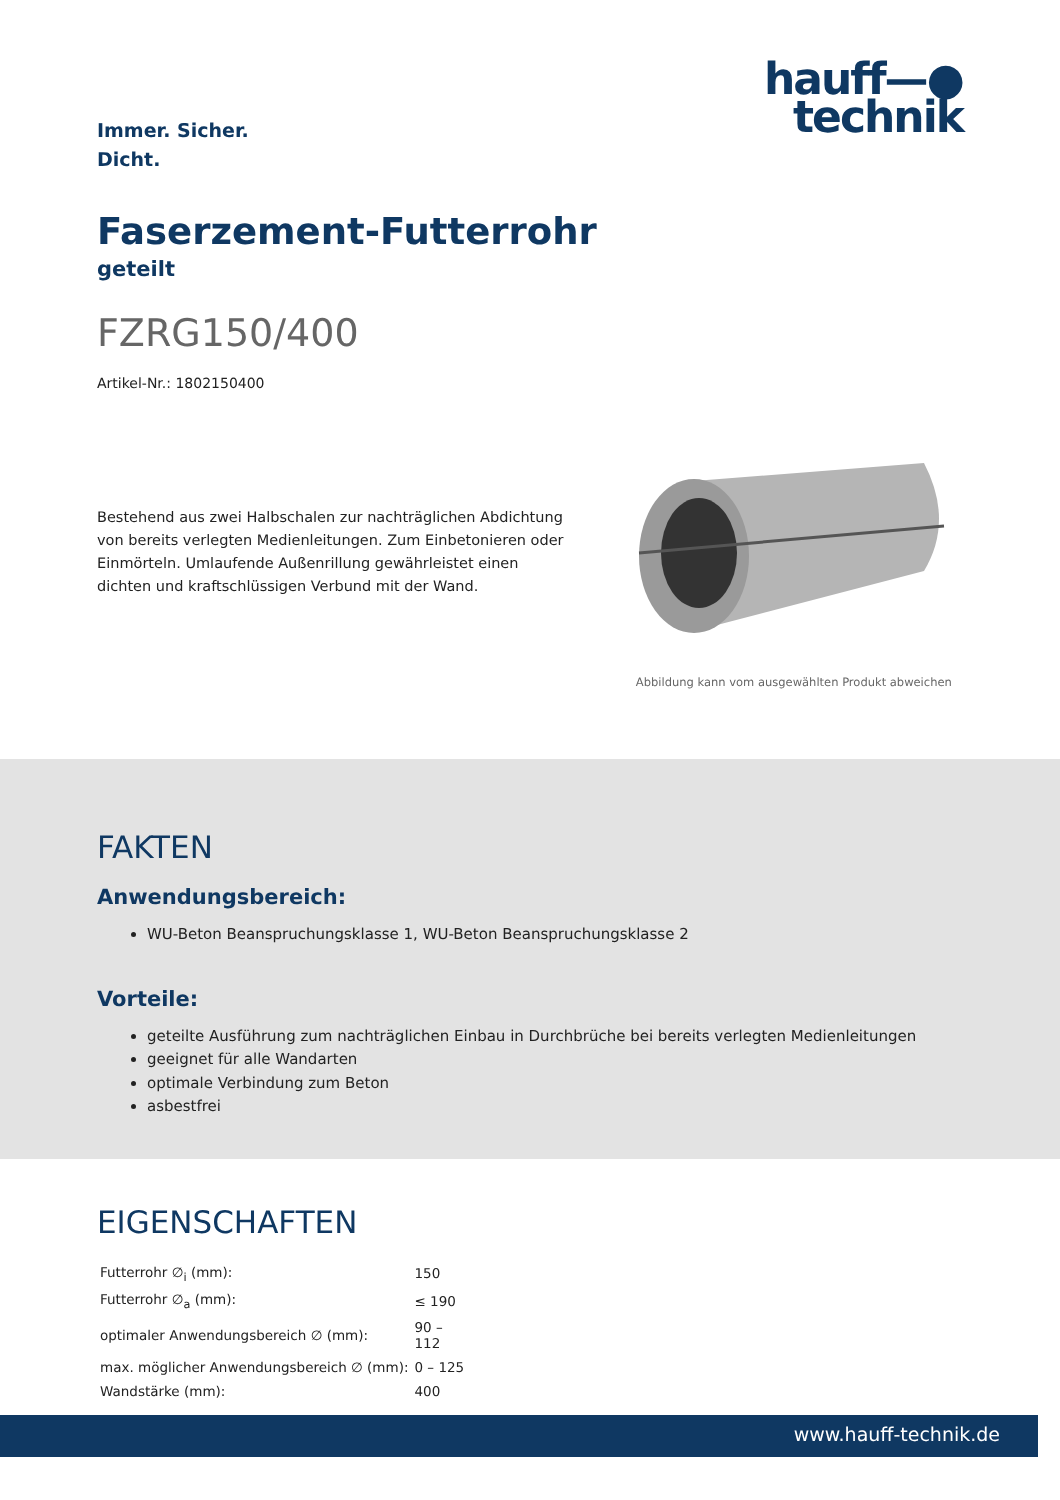Immer. Sicher.
Dicht.
hauff—●
technik
Faserzement-Futterrohr
geteilt
FZRG150/400
Artikel-Nr.: 1802150400
Bestehend aus zwei Halbschalen zur nachträglichen Abdichtung von bereits verlegten Medienleitungen. Zum Einbetonieren oder Einmörteln. Umlaufende Außenrillung gewährleistet einen dichten und kraftschlüssigen Verbund mit der Wand.
Abbildung kann vom ausgewählten Produkt abweichen
FAKTEN
Anwendungsbereich:
WU-Beton Beanspruchungsklasse 1, WU-Beton Beanspruchungsklasse 2
Vorteile:
geteilte Ausführung zum nachträglichen Einbau in Durchbrüche bei bereits verlegten Medienleitungen
geeignet für alle Wandarten
optimale Verbindung zum Beton
asbestfrei
EIGENSCHAFTEN
| Futterrohr ∅<sub>i</sub> (mm): | 150 |
| Futterrohr ∅<sub>a</sub> (mm): | ≤ 190 |
| optimaler Anwendungsbereich ∅ (mm): | 90 – 112 |
| max. möglicher Anwendungsbereich ∅ (mm): | 0 – 125 |
| Wandstärke (mm): | 400 |
www.hauff-technik.de